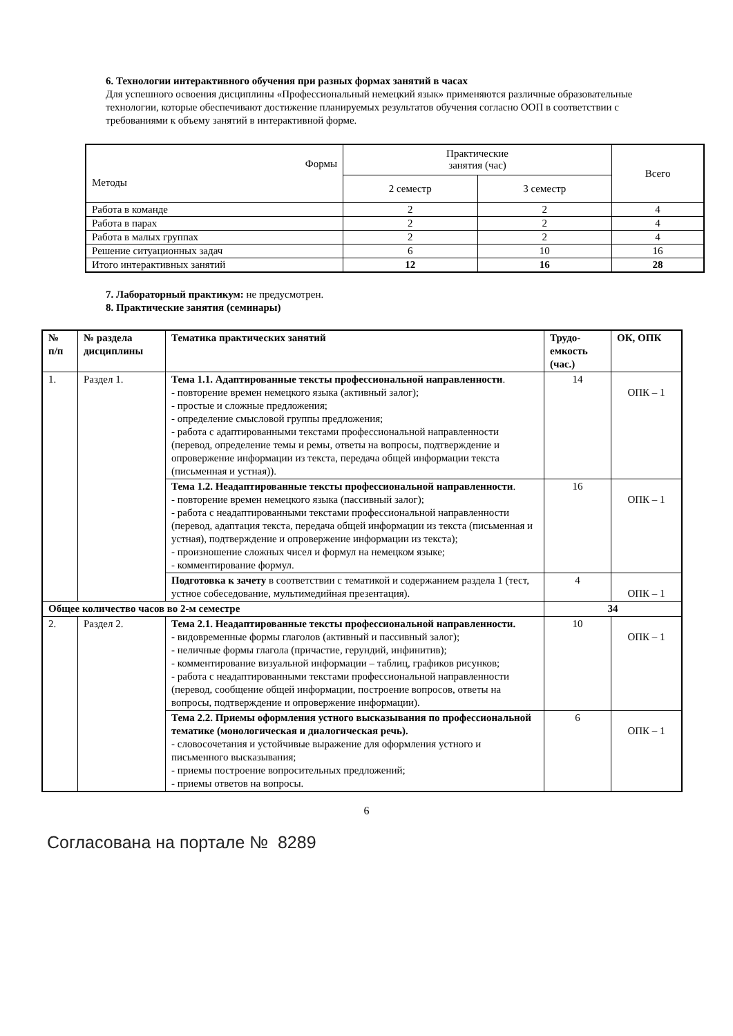6. Технологии интерактивного обучения при разных формах занятий в часах
Для успешного освоения дисциплины «Профессиональный немецкий язык» применяются различные образовательные технологии, которые обеспечивают достижение планируемых результатов обучения согласно ООП в соответствии с требованиями к объему занятий в интерактивной форме.
| Формы Методы | Практические занятия (час) | | Всего |
| | 2 семестр | 3 семестр | |
| Работа в команде | 2 | 2 | 4 |
| Работа в парах | 2 | 2 | 4 |
| Работа в малых группах | 2 | 2 | 4 |
| Решение ситуационных задач | 6 | 10 | 16 |
| Итого интерактивных занятий | 12 | 16 | 28 |
7. Лабораторный практикум: не предусмотрен.
8. Практические занятия (семинары)
| № п/п | № раздела дисциплины | Тематика практических занятий | Трудо- емкость (час.) | ОК, ОПК |
| --- | --- | --- | --- | --- |
| 1. | Раздел 1. | Тема 1.1. Адаптированные тексты профессиональной направленности . - повторение времен немецкого языка (активный залог); - простые и сложные предложения; - определение смысловой группы предложения; - работа с адаптированными текстами профессиональной направленности (перевод, определение темы и ремы, ответы на вопросы, подтверждение и опровержение информации из текста, передача общей информации текста (письменная и устная)). | 14 | ОПК – 1 |
| | | Тема 1.2. Неадаптированные тексты профессиональной направленности . - повторение времен немецкого языка (пассивный залог); - работа с неадаптированными текстами профессиональной направленности (перевод, адаптация текста, передача общей информации из текста (письменная и устная), подтверждение и опровержение информации из текста); - произношение сложных чисел и формул на немецком языке; - комментирование формул. | 16 | ОПК – 1 |
| | | Подготовка к зачету в соответствии с тематикой и содержанием раздела 1 (тест, устное собеседование, мультимедийная презентация). | 4 | ОПК – 1 |
| Общее количество часов во 2-м семестре | | | 34 | |
| 2. | Раздел 2. | Тема 2.1. Неадаптированные тексты профессиональной направленности. - видовременные формы глаголов (активный и пассивный залог); - неличные формы глагола (причастие, герундий, инфинитив); - комментирование визуальной информации – таблиц, графиков рисунков; - работа с неадаптированными текстами профессиональной направленности (перевод, сообщение общей информации, построение вопросов, ответы на вопросы, подтверждение и опровержение информации). | 10 | ОПК – 1 |
| | | Тема 2.2. Приемы оформления устного высказывания по профессиональной тематике (монологическая и диалогическая речь). - словосочетания и устойчивые выражение для оформления устного и письменного высказывания; - приемы построение вопросительных предложений; - приемы ответов на вопросы. | 6 | ОПК – 1 |
6
Согласована на портале № 8289